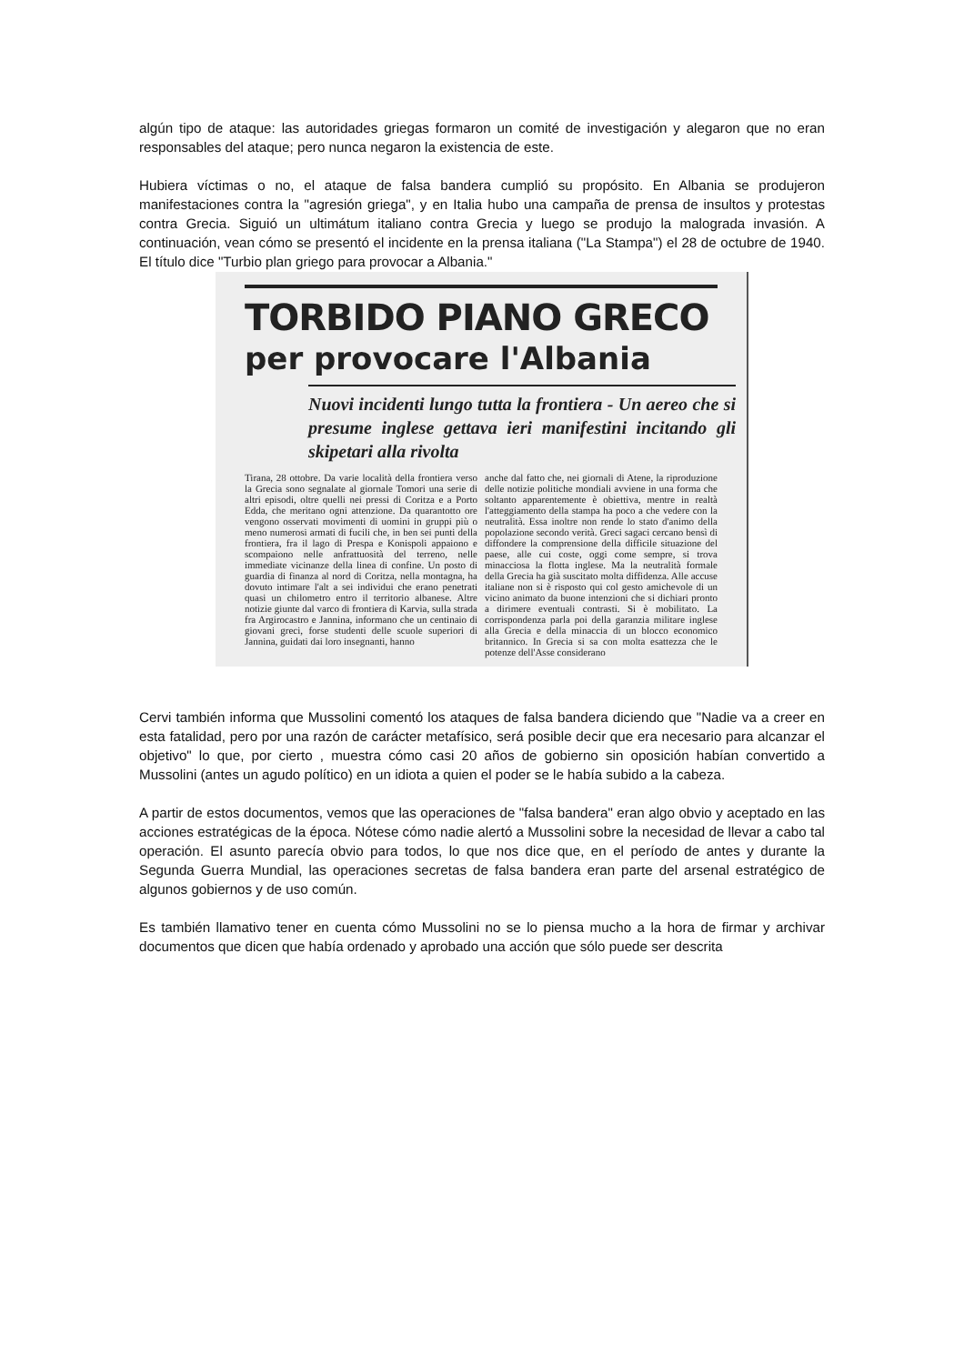algún tipo de ataque: las autoridades griegas formaron un comité de investigación y alegaron que no eran responsables del ataque; pero nunca negaron la existencia de este.
Hubiera víctimas o no, el ataque de falsa bandera cumplió su propósito. En Albania se produjeron manifestaciones contra la "agresión griega", y en Italia hubo una campaña de prensa de insultos y protestas contra Grecia. Siguió un ultimátum italiano contra Grecia y luego se produjo la malograda invasión. A continuación, vean cómo se presentó el incidente en la prensa italiana ("La Stampa") el 28 de octubre de 1940. El título dice "Turbio plan griego para provocar a Albania."
TORBIDO PIANO GRECO
per provocare l'Albania
Nuovi incidenti lungo tutta la frontiera - Un aereo che si presume inglese gettava ieri manifestini incitando gli skipetari alla rivolta
Tirana, 28 ottobre. Da varie località della frontiera verso la Grecia sono segnalate al giornale Tomori una serie di altri episodi, oltre quelli nei pressi di Coritza e a Porto Edda, che meritano ogni attenzione. Da quarantotto ore vengono osservati movimenti di uomini in gruppi più o meno numerosi armati di fucili che, in ben sei punti della frontiera, fra il lago di Prespa e Konispoli appaiono e scompaiono nelle anfrattuosità del terreno, nelle immediate vicinanze della linea di confine. Un posto di guardia di finanza al nord di Coritza, nella montagna, ha dovuto intimare l'alt a sei individui che erano penetrati quasi un chilometro entro il territorio albanese. Altre notizie giunte dal varco di frontiera di Karvia, sulla strada fra Argirocastro e Jannina, informano che un centinaio di giovani greci, forse studenti delle scuole superiori di Jannina, guidati dai loro insegnanti, hanno
anche dal fatto che, nei giornali di Atene, la riproduzione delle notizie politiche mondiali avviene in una forma che soltanto apparentemente è obiettiva, mentre in realtà l'atteggiamento della stampa ha poco a che vedere con la neutralità. Essa inoltre non rende lo stato d'animo della popolazione secondo verità. Greci sagaci cercano bensì di diffondere la comprensione della difficile situazione del paese, alle cui coste, oggi come sempre, si trova minacciosa la flotta inglese. Ma la neutralità formale della Grecia ha già suscitato molta diffidenza. Alle accuse italiane non si è risposto qui col gesto amichevole di un vicino animato da buone intenzioni che si dichiari pronto a dirimere eventuali contrasti. Si è mobilitato. La corrispondenza parla poi della garanzia militare inglese alla Grecia e della minaccia di un blocco economico britannico. In Grecia si sa con molta esattezza che le potenze dell'Asse considerano
Cervi también informa que Mussolini comentó los ataques de falsa bandera diciendo que "Nadie va a creer en esta fatalidad, pero por una razón de carácter metafísico, será posible decir que era necesario para alcanzar el objetivo" lo que, por cierto , muestra cómo casi 20 años de gobierno sin oposición habían convertido a Mussolini (antes un agudo político) en un idiota a quien el poder se le había subido a la cabeza.
A partir de estos documentos, vemos que las operaciones de "falsa bandera" eran algo obvio y aceptado en las acciones estratégicas de la época. Nótese cómo nadie alertó a Mussolini sobre la necesidad de llevar a cabo tal operación. El asunto parecía obvio para todos, lo que nos dice que, en el período de antes y durante la Segunda Guerra Mundial, las operaciones secretas de falsa bandera eran parte del arsenal estratégico de algunos gobiernos y de uso común.
Es también llamativo tener en cuenta cómo Mussolini no se lo piensa mucho a la hora de firmar y archivar documentos que dicen que había ordenado y aprobado una acción que sólo puede ser descrita